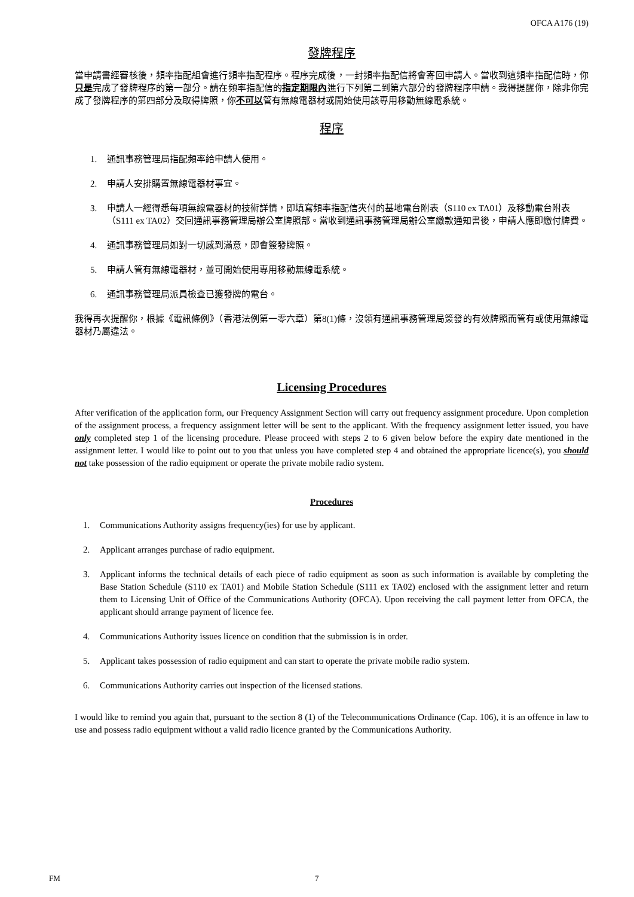OFCA A176 (19)
發牌程序
當申請書經審核後，頻率指配組會進行頻率指配程序。程序完成後，一封頻率指配信將會寄回申請人。當收到這頻率指配信時，你只是完成了發牌程序的第一部分。請在頻率指配信的指定期限內進行下列第二到第六部分的發牌程序申請。我得提醒你，除非你完成了發牌程序的第四部分及取得牌照，你不可以管有無線電器材或開始使用該專用移動無線電系統。
程序
1. 通訊事務管理局指配頻率給申請人使用。
2. 申請人安排購置無線電器材事宜。
3. 申請人一經得悉每項無線電器材的技術詳情，即填寫頻率指配信夾付的基地電台附表（S110 ex TA01）及移動電台附表（S111 ex TA02）交回通訊事務管理局辦公室牌照部。當收到通訊事務管理局辦公室繳款通知書後，申請人應即繳付牌費。
4. 通訊事務管理局如對一切感到滿意，即會簽發牌照。
5. 申請人管有無線電器材，並可開始使用專用移動無線電系統。
6. 通訊事務管理局派員檢查已獲發牌的電台。
我得再次提醒你，根據《電訊條例》（香港法例第一零六章）第8(1)條，沒領有通訊事務管理局簽發的有效牌照而管有或使用無線電器材乃屬違法。
Licensing Procedures
After verification of the application form, our Frequency Assignment Section will carry out frequency assignment procedure. Upon completion of the assignment process, a frequency assignment letter will be sent to the applicant. With the frequency assignment letter issued, you have only completed step 1 of the licensing procedure. Please proceed with steps 2 to 6 given below before the expiry date mentioned in the assignment letter. I would like to point out to you that unless you have completed step 4 and obtained the appropriate licence(s), you should not take possession of the radio equipment or operate the private mobile radio system.
Procedures
1. Communications Authority assigns frequency(ies) for use by applicant.
2. Applicant arranges purchase of radio equipment.
3. Applicant informs the technical details of each piece of radio equipment as soon as such information is available by completing the Base Station Schedule (S110 ex TA01) and Mobile Station Schedule (S111 ex TA02) enclosed with the assignment letter and return them to Licensing Unit of Office of the Communications Authority (OFCA). Upon receiving the call payment letter from OFCA, the applicant should arrange payment of licence fee.
4. Communications Authority issues licence on condition that the submission is in order.
5. Applicant takes possession of radio equipment and can start to operate the private mobile radio system.
6. Communications Authority carries out inspection of the licensed stations.
I would like to remind you again that, pursuant to the section 8 (1) of the Telecommunications Ordinance (Cap. 106), it is an offence in law to use and possess radio equipment without a valid radio licence granted by the Communications Authority.
FM 7